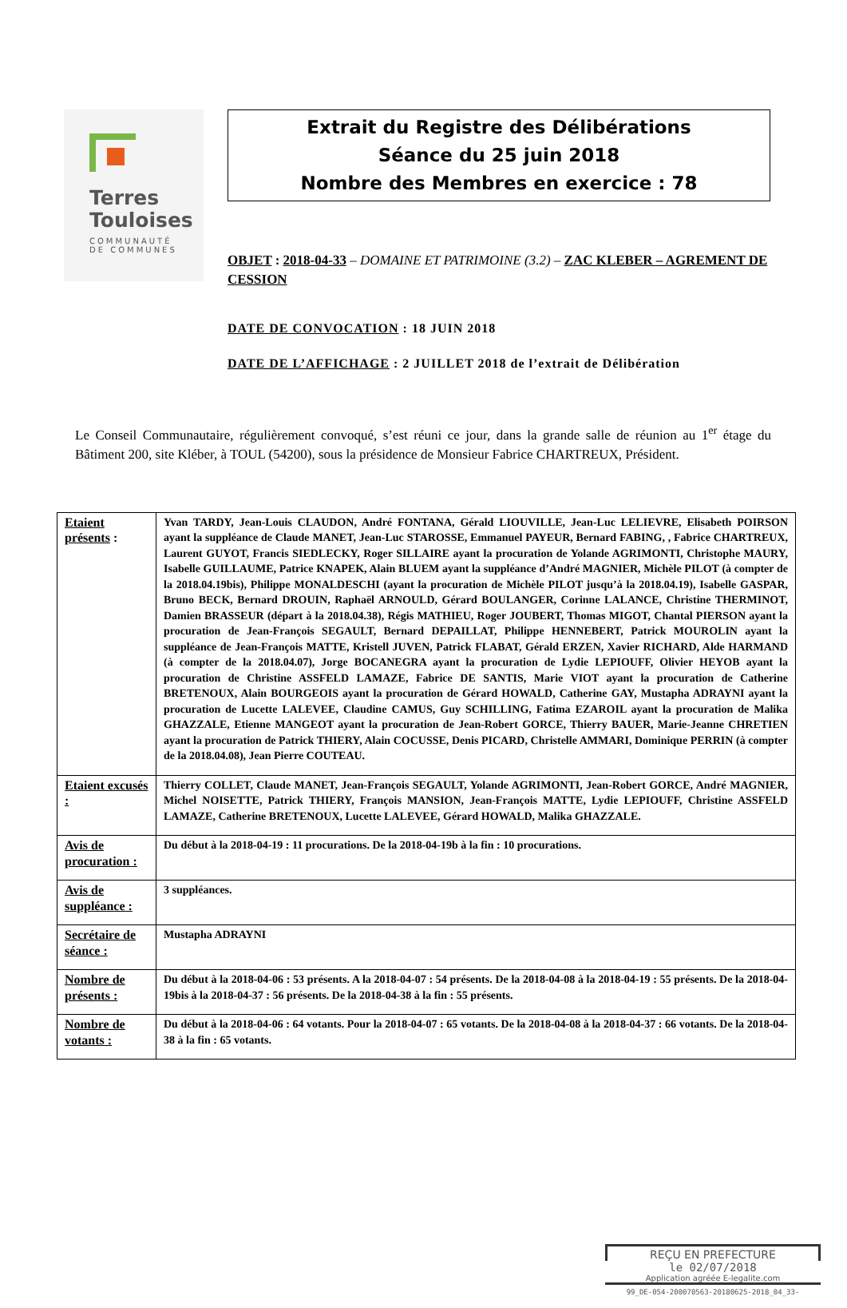Terres
Touloises
COMMUNAUTÉ
DE COMMUNES
Extrait du Registre des Délibérations
Séance du 25 juin 2018
Nombre des Membres en exercice : 78
OBJET : 2018-04-33 – DOMAINE ET PATRIMOINE (3.2) – ZAC KLEBER – AGREMENT DE CESSION
DATE DE CONVOCATION : 18 JUIN 2018
DATE DE L’AFFICHAGE : 2 JUILLET 2018 de l’extrait de Délibération
Le Conseil Communautaire, régulièrement convoqué, s’est réuni ce jour, dans la grande salle de réunion au 1<sup>er</sup> étage du Bâtiment 200, site Kléber, à TOUL (54200), sous la présidence de Monsieur Fabrice CHARTREUX, Président.
| Etaient présents : | Yvan TARDY, Jean-Louis CLAUDON, André FONTANA, Gérald LIOUVILLE, Jean-Luc LELIEVRE, Elisabeth POIRSON ayant la suppléance de Claude MANET, Jean-Luc STAROSSE, Emmanuel PAYEUR, Bernard FABING, , Fabrice CHARTREUX, Laurent GUYOT, Francis SIEDLECKY, Roger SILLAIRE ayant la procuration de Yolande AGRIMONTI, Christophe MAURY, Isabelle GUILLAUME, Patrice KNAPEK, Alain BLUEM ayant la suppléance d’André MAGNIER, Michèle PILOT (à compter de la 2018.04.19bis), Philippe MONALDESCHI (ayant la procuration de Michèle PILOT jusqu’à la 2018.04.19), Isabelle GASPAR, Bruno BECK, Bernard DROUIN, Raphaël ARNOULD, Gérard BOULANGER, Corinne LALANCE, Christine THERMINOT, Damien BRASSEUR (départ à la 2018.04.38), Régis MATHIEU, Roger JOUBERT, Thomas MIGOT, Chantal PIERSON ayant la procuration de Jean-François SEGAULT, Bernard DEPAILLAT, Philippe HENNEBERT, Patrick MOUROLIN ayant la suppléance de Jean-François MATTE, Kristell JUVEN, Patrick FLABAT, Gérald ERZEN, Xavier RICHARD, Alde HARMAND (à compter de la 2018.04.07), Jorge BOCANEGRA ayant la procuration de Lydie LEPIOUFF, Olivier HEYOB ayant la procuration de Christine ASSFELD LAMAZE, Fabrice DE SANTIS, Marie VIOT ayant la procuration de Catherine BRETENOUX, Alain BOURGEOIS ayant la procuration de Gérard HOWALD, Catherine GAY, Mustapha ADRAYNI ayant la procuration de Lucette LALEVEE, Claudine CAMUS, Guy SCHILLING, Fatima EZAROIL ayant la procuration de Malika GHAZZALE, Etienne MANGEOT ayant la procuration de Jean-Robert GORCE, Thierry BAUER, Marie-Jeanne CHRETIEN ayant la procuration de Patrick THIERY, Alain COCUSSE, Denis PICARD, Christelle AMMARI, Dominique PERRIN (à compter de la 2018.04.08), Jean Pierre COUTEAU. |
| Etaient excusés : | Thierry COLLET, Claude MANET, Jean-François SEGAULT, Yolande AGRIMONTI, Jean-Robert GORCE, André MAGNIER, Michel NOISETTE, Patrick THIERY, François MANSION, Jean-François MATTE, Lydie LEPIOUFF, Christine ASSFELD LAMAZE, Catherine BRETENOUX, Lucette LALEVEE, Gérard HOWALD, Malika GHAZZALE. |
| Avis de procuration : | Du début à la 2018-04-19 : 11 procurations. De la 2018-04-19b à la fin : 10 procurations. |
| Avis de suppléance : | 3 suppléances. |
| Secrétaire de séance : | Mustapha ADRAYNI |
| Nombre de présents : | Du début à la 2018-04-06 : 53 présents. A la 2018-04-07 : 54 présents. De la 2018-04-08 à la 2018-04-19 : 55 présents. De la 2018-04-19bis à la 2018-04-37 : 56 présents. De la 2018-04-38 à la fin : 55 présents. |
| Nombre de votants : | Du début à la 2018-04-06 : 64 votants. Pour la 2018-04-07 : 65 votants. De la 2018-04-08 à la 2018-04-37 : 66 votants. De la 2018-04-38 à la fin : 65 votants. |
REÇU EN PREFECTURE
le 02/07/2018
Application agréée E-legalite.com
99_DE-054-200070563-20180625-2018_04_33-